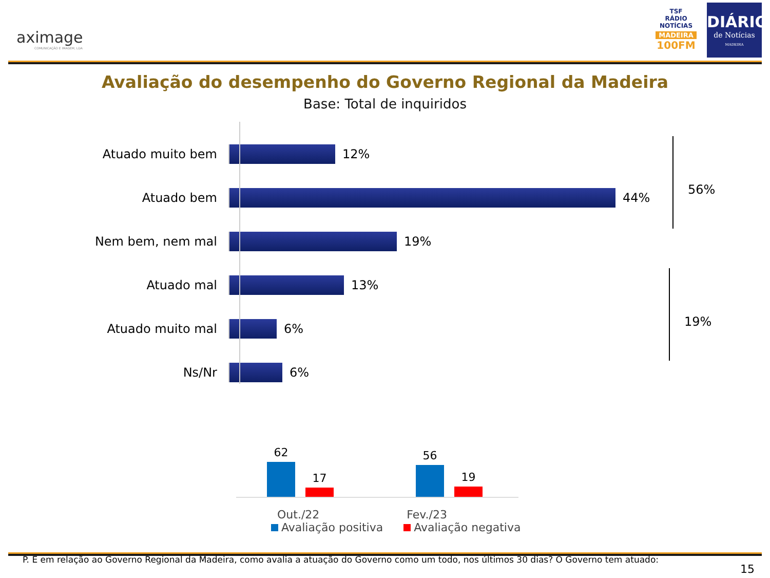aximage
COMUNICAÇÃO E IMAGEM, LDA
TSF
RÁDIO NOTÍCIAS
MADEIRA
100FM
DIÁRIO
de Notícias
MADEIRA
Avaliação do desempenho do Governo Regional da Madeira
Base: Total de inquiridos
Atuado muito bem 12%
Atuado bem 44%
Nem bem, nem mal 19%
Atuado mal 13%
Atuado muito mal 6%
Ns/Nr 6%
56%
19%
62
17
56
19
Out./22 Fev./23
Avaliação positiva Avaliação negativa
P. E em relação ao Governo Regional da Madeira, como avalia a atuação do Governo como um todo, nos últimos 30 dias? O Governo tem atuado:
15